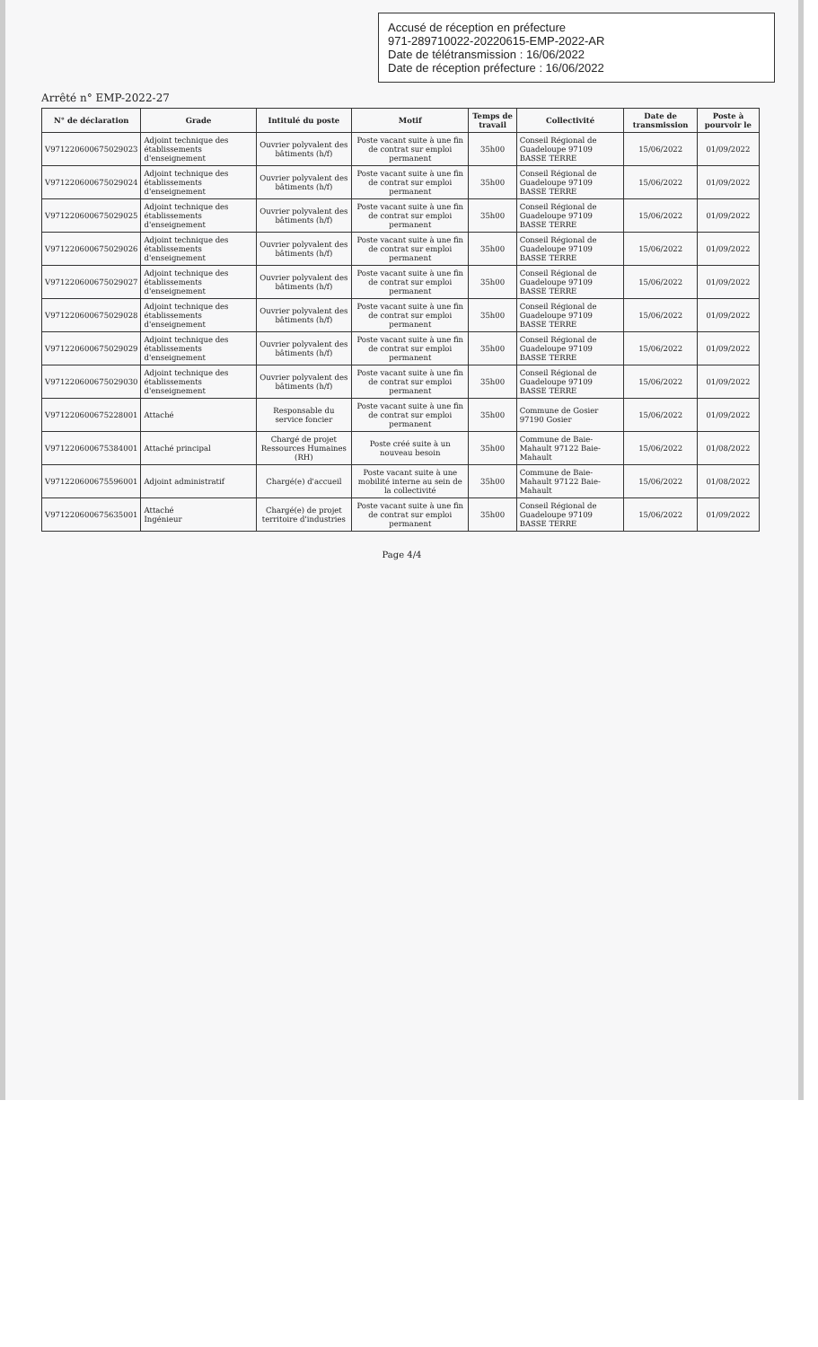Accusé de réception en préfecture
971-289710022-20220615-EMP-2022-AR
Date de télétransmission : 16/06/2022
Date de réception préfecture : 16/06/2022
Arrêté n° EMP-2022-27
| N° de déclaration | Grade | Intitulé du poste | Motif | Temps de travail | Collectivité | Date de transmission | Poste à pourvoir le |
| --- | --- | --- | --- | --- | --- | --- | --- |
| V971220600675029023 | Adjoint technique des établissements d'enseignement | Ouvrier polyvalent des bâtiments (h/f) | Poste vacant suite à une fin de contrat sur emploi permanent | 35h00 | Conseil Régional de Guadeloupe 97109 BASSE TERRE | 15/06/2022 | 01/09/2022 |
| V971220600675029024 | Adjoint technique des établissements d'enseignement | Ouvrier polyvalent des bâtiments (h/f) | Poste vacant suite à une fin de contrat sur emploi permanent | 35h00 | Conseil Régional de Guadeloupe 97109 BASSE TERRE | 15/06/2022 | 01/09/2022 |
| V971220600675029025 | Adjoint technique des établissements d'enseignement | Ouvrier polyvalent des bâtiments (h/f) | Poste vacant suite à une fin de contrat sur emploi permanent | 35h00 | Conseil Régional de Guadeloupe 97109 BASSE TERRE | 15/06/2022 | 01/09/2022 |
| V971220600675029026 | Adjoint technique des établissements d'enseignement | Ouvrier polyvalent des bâtiments (h/f) | Poste vacant suite à une fin de contrat sur emploi permanent | 35h00 | Conseil Régional de Guadeloupe 97109 BASSE TERRE | 15/06/2022 | 01/09/2022 |
| V971220600675029027 | Adjoint technique des établissements d'enseignement | Ouvrier polyvalent des bâtiments (h/f) | Poste vacant suite à une fin de contrat sur emploi permanent | 35h00 | Conseil Régional de Guadeloupe 97109 BASSE TERRE | 15/06/2022 | 01/09/2022 |
| V971220600675029028 | Adjoint technique des établissements d'enseignement | Ouvrier polyvalent des bâtiments (h/f) | Poste vacant suite à une fin de contrat sur emploi permanent | 35h00 | Conseil Régional de Guadeloupe 97109 BASSE TERRE | 15/06/2022 | 01/09/2022 |
| V971220600675029029 | Adjoint technique des établissements d'enseignement | Ouvrier polyvalent des bâtiments (h/f) | Poste vacant suite à une fin de contrat sur emploi permanent | 35h00 | Conseil Régional de Guadeloupe 97109 BASSE TERRE | 15/06/2022 | 01/09/2022 |
| V971220600675029030 | Adjoint technique des établissements d'enseignement | Ouvrier polyvalent des bâtiments (h/f) | Poste vacant suite à une fin de contrat sur emploi permanent | 35h00 | Conseil Régional de Guadeloupe 97109 BASSE TERRE | 15/06/2022 | 01/09/2022 |
| V971220600675228001 | Attaché | Responsable du service foncier | Poste vacant suite à une fin de contrat sur emploi permanent | 35h00 | Commune de Gosier 97190 Gosier | 15/06/2022 | 01/09/2022 |
| V971220600675384001 | Attaché principal | Chargé de projet Ressources Humaines (RH) | Poste créé suite à un nouveau besoin | 35h00 | Commune de Baie-Mahault 97122 Baie-Mahault | 15/06/2022 | 01/08/2022 |
| V971220600675596001 | Adjoint administratif | Chargé(e) d'accueil | Poste vacant suite à une mobilité interne au sein de la collectivité | 35h00 | Commune de Baie-Mahault 97122 Baie-Mahault | 15/06/2022 | 01/08/2022 |
| V971220600675635001 | Attaché Ingénieur | Chargé(e) de projet territoire d'industries | Poste vacant suite à une fin de contrat sur emploi permanent | 35h00 | Conseil Régional de Guadeloupe 97109 BASSE TERRE | 15/06/2022 | 01/09/2022 |
Page 4/4